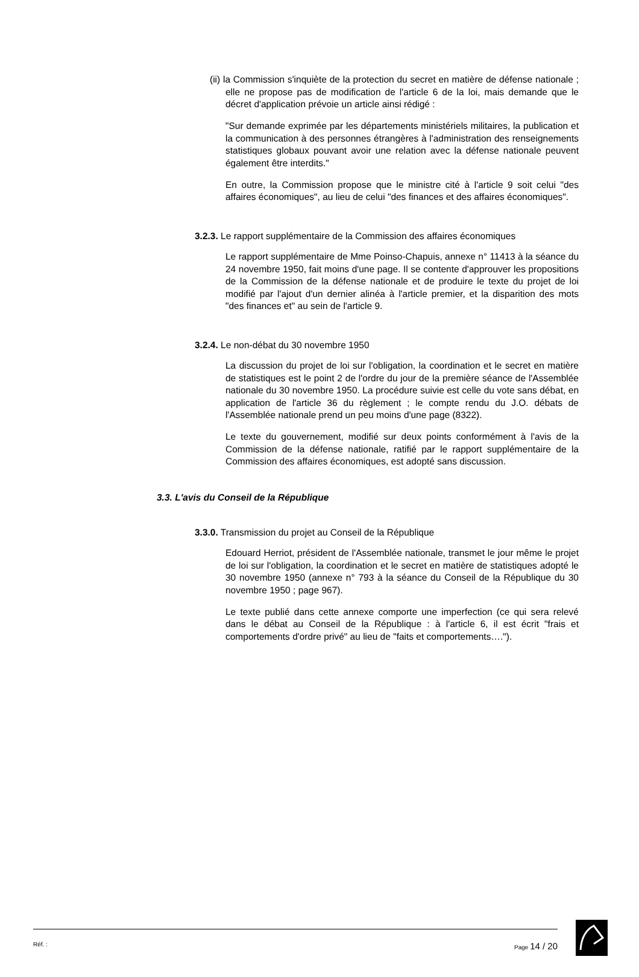(ii) la Commission s'inquiète de la protection du secret en matière de défense nationale ; elle ne propose pas de modification de l'article 6 de la loi, mais demande que le décret d'application prévoie un article ainsi rédigé :
"Sur demande exprimée par les départements ministériels militaires, la publication et la communication à des personnes étrangères à l'administration des renseignements statistiques globaux pouvant avoir une relation avec la défense nationale peuvent également être interdits."
En outre, la Commission propose que le ministre cité à l'article 9 soit celui "des affaires économiques", au lieu de celui "des finances et des affaires économiques".
3.2.3. Le rapport supplémentaire de la Commission des affaires économiques
Le rapport supplémentaire de Mme Poinso-Chapuis, annexe n° 11413 à la séance du 24 novembre 1950, fait moins d'une page. Il se contente d'approuver les propositions de la Commission de la défense nationale et de produire le texte du projet de loi modifié par l'ajout d'un dernier alinéa à l'article premier, et la disparition des mots "des finances et" au sein de l'article 9.
3.2.4. Le non-débat du 30 novembre 1950
La discussion du projet de loi sur l'obligation, la coordination et le secret en matière de statistiques est le point 2 de l'ordre du jour de la première séance de l'Assemblée nationale du 30 novembre 1950. La procédure suivie est celle du vote sans débat, en application de l'article 36 du règlement ; le compte rendu du J.O. débats de l'Assemblée nationale prend un peu moins d'une page (8322).
Le texte du gouvernement, modifié sur deux points conformément à l'avis de la Commission de la défense nationale, ratifié par le rapport supplémentaire de la Commission des affaires économiques, est adopté sans discussion.
3.3. L'avis du Conseil de la République
3.3.0. Transmission du projet au Conseil de la République
Edouard Herriot, président de l'Assemblée nationale, transmet le jour même le projet de loi sur l'obligation, la coordination et le secret en matière de statistiques adopté le 30 novembre 1950 (annexe n° 793 à la séance du Conseil de la République du 30 novembre 1950 ; page 967).
Le texte publié dans cette annexe comporte une imperfection (ce qui sera relevé dans le débat au Conseil de la République : à l'article 6, il est écrit "frais et comportements d'ordre privé" au lieu de "faits et comportements….").
Réf. : Page 14 / 20